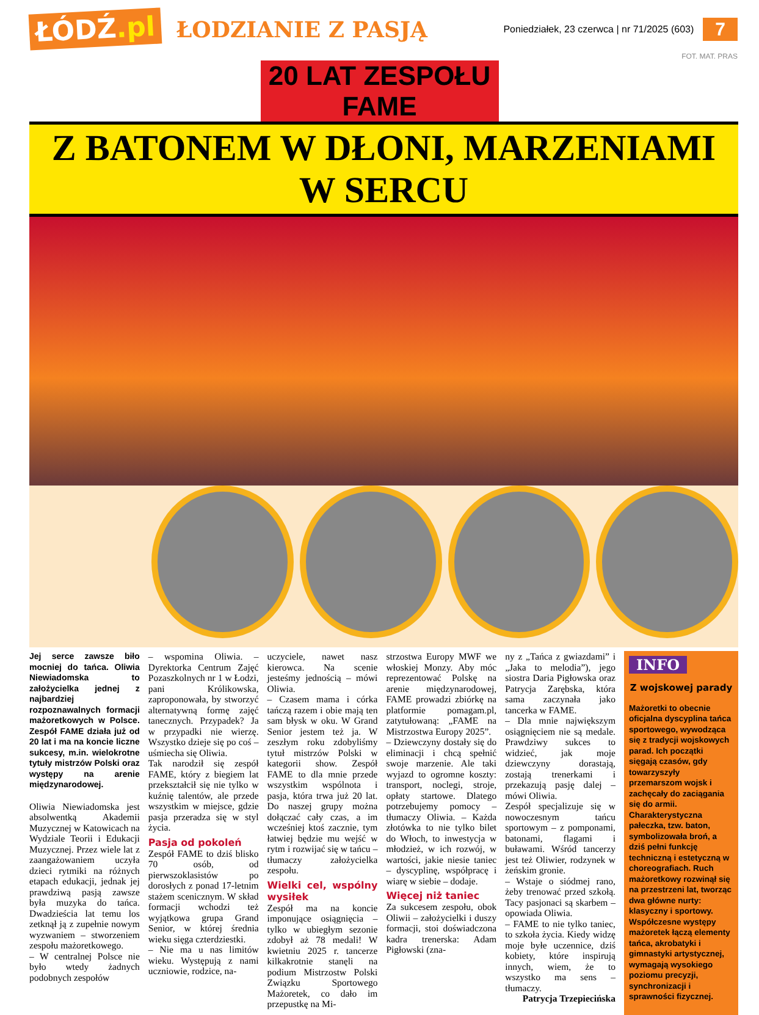ŁÓDŹ.pl
ŁODZIANIE Z PASJĄ
Poniedziałek, 23 czerwca | nr 71/2025 (603)
7
FOT. MAT. PRAS
20 LAT ZESPOŁU FAME
Z BATONEM W DŁONI, MARZENIAMI W SERCU
Jej serce zawsze biło mocniej do tańca. Oliwia Niewiadomska to założycielka jednej z najbardziej rozpoznawalnych formacji mażoretkowych w Polsce. Zespół FAME działa już od 20 lat i ma na koncie liczne sukcesy, m.in. wielokrotne tytuły mistrzów Polski oraz występy na arenie międzynarodowej.
Oliwia Niewiadomska jest absolwentką Akademii Muzycznej w Katowicach na Wydziale Teorii i Edukacji Muzycznej. Przez wiele lat z zaangażowaniem uczyła dzieci rytmiki na różnych etapach edukacji, jednak jej prawdziwą pasją zawsze była muzyka do tańca. Dwadzieścia lat temu los zetknął ją z zupełnie nowym wyzwaniem – stworzeniem zespołu mażoretkowego.
– W centralnej Polsce nie było wtedy żadnych podobnych zespołów
– wspomina Oliwia. – Dyrektorka Centrum Zajęć Pozaszkolnych nr 1 w Łodzi, pani Królikowska, zaproponowała, by stworzyć alternatywną formę zajęć tanecznych. Przypadek? Ja w przypadki nie wierzę. Wszystko dzieje się po coś – uśmiecha się Oliwia.
Tak narodził się zespół FAME, który z biegiem lat przekształcił się nie tylko w kuźnię talentów, ale przede wszystkim w miejsce, gdzie pasja przeradza się w styl życia.
Pasja od pokoleń
Zespół FAME to dziś blisko 70 osób, od pierwszoklasistów po dorosłych z ponad 17-letnim stażem scenicznym. W skład formacji wchodzi też wyjątkowa grupa Grand Senior, w której średnia wieku sięga czterdziestki.
– Nie ma u nas limitów wieku. Występują z nami uczniowie, rodzice, na-
uczyciele, nawet nasz kierowca. Na scenie jesteśmy jednością – mówi Oliwia.
– Czasem mama i córka tańczą razem i obie mają ten sam błysk w oku. W Grand Senior jestem też ja. W zeszłym roku zdobyliśmy tytuł mistrzów Polski w kategorii show. Zespół FAME to dla mnie przede wszystkim wspólnota i pasja, która trwa już 20 lat. Do naszej grupy można dołączać cały czas, a im wcześniej ktoś zacznie, tym łatwiej będzie mu wejść w rytm i rozwijać się w tańcu – tłumaczy założycielka zespołu.
Wielki cel, wspólny wysiłek
Zespół ma na koncie imponujące osiągnięcia – tylko w ubiegłym sezonie zdobył aż 78 medali! W kwietniu 2025 r. tancerze kilkakrotnie stanęli na podium Mistrzostw Polski Związku Sportowego Mażoretek, co dało im przepustkę na Mi-
strzostwa Europy MWF we włoskiej Monzy. Aby móc reprezentować Polskę na arenie międzynarodowej, FAME prowadzi zbiórkę na platformie pomagam.pl, zatytułowaną: „FAME na Mistrzostwa Europy 2025”.
– Dziewczyny dostały się do eliminacji i chcą spełnić swoje marzenie. Ale taki wyjazd to ogromne koszty: transport, noclegi, stroje, opłaty startowe. Dlatego potrzebujemy pomocy – tłumaczy Oliwia. – Każda złotówka to nie tylko bilet do Włoch, to inwestycja w młodzież, w ich rozwój, w wartości, jakie niesie taniec – dyscyplinę, współpracę i wiarę w siebie – dodaje.
Więcej niż taniec
Za sukcesem zespołu, obok Oliwii – założycielki i duszy formacji, stoi doświadczona kadra trenerska: Adam Pigłowski (zna-
ny z „Tańca z gwiazdami” i „Jaka to melodia”), jego siostra Daria Pigłowska oraz Patrycja Zarębska, która sama zaczynała jako tancerka w FAME.
– Dla mnie największym osiągnięciem nie są medale. Prawdziwy sukces to widzieć, jak moje dziewczyny dorastają, zostają trenerkami i przekazują pasję dalej – mówi Oliwia.
Zespół specjalizuje się w nowoczesnym tańcu sportowym – z pomponami, batonami, flagami i buławami. Wśród tancerzy jest też Oliwier, rodzynek w żeńskim gronie.
– Wstaje o siódmej rano, żeby trenować przed szkołą. Tacy pasjonaci są skarbem – opowiada Oliwia.
– FAME to nie tylko taniec, to szkoła życia. Kiedy widzę moje byłe uczennice, dziś kobiety, które inspirują innych, wiem, że to wszystko ma sens – tłumaczy.
Patrycja Trzepiecińska
INFO
Z wojskowej parady
Mażoretki to obecnie oficjalna dyscyplina tańca sportowego, wywodząca się z tradycji wojskowych parad. Ich początki sięgają czasów, gdy towarzyszyły przemarszom wojsk i zachęcały do zaciągania się do armii. Charakterystyczna pałeczka, tzw. baton, symbolizowała broń, a dziś pełni funkcję techniczną i estetyczną w choreografiach. Ruch mażoretkowy rozwinął się na przestrzeni lat, tworząc dwa główne nurty: klasyczny i sportowy. Współczesne występy mażoretek łączą elementy tańca, akrobatyki i gimnastyki artystycznej, wymagają wysokiego poziomu precyzji, synchronizacji i sprawności fizycznej.